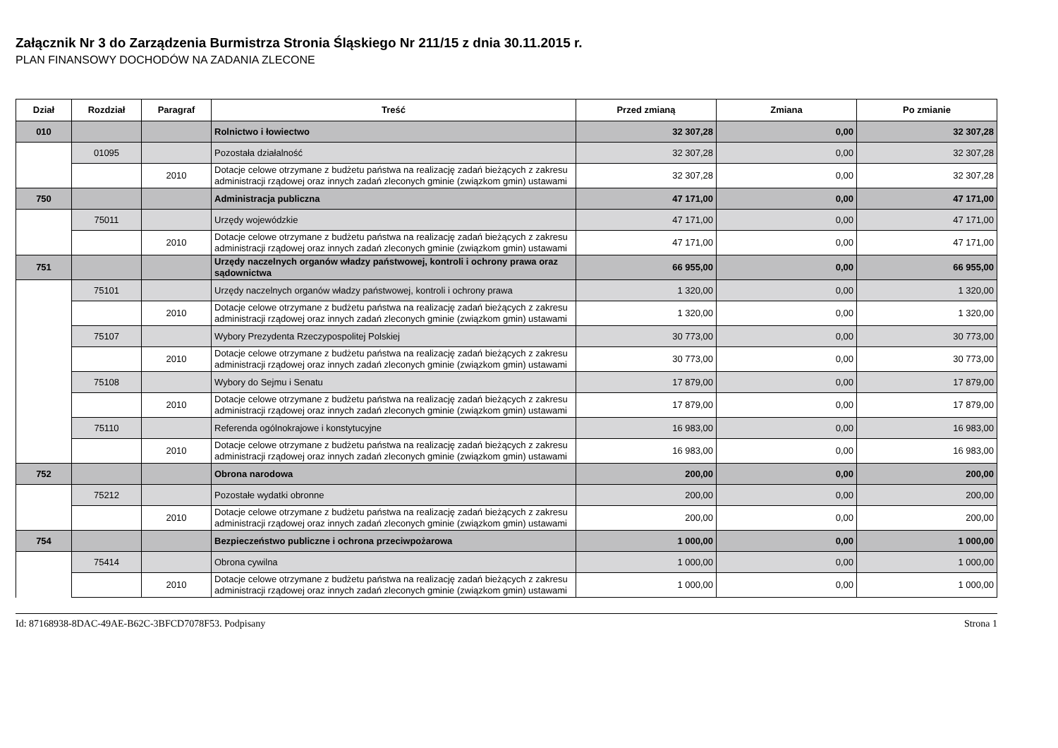Załącznik Nr 3 do Zarządzenia Burmistrza Stronia Śląskiego Nr 211/15 z dnia 30.11.2015 r.
PLAN FINANSOWY DOCHODÓW NA ZADANIA ZLECONE
| Dział | Rozdział | Paragraf | Treść | Przed zmianą | Zmiana | Po zmianie |
| --- | --- | --- | --- | --- | --- | --- |
| 010 | | | Rolnictwo i łowiectwo | 32 307,28 | 0,00 | 32 307,28 |
| | 01095 | | Pozostała działalność | 32 307,28 | 0,00 | 32 307,28 |
| | | 2010 | Dotacje celowe otrzymane z budżetu państwa na realizację zadań bieżących z zakresu administracji rządowej oraz innych zadań zleconych gminie (związkom gmin) ustawami | 32 307,28 | 0,00 | 32 307,28 |
| 750 | | | Administracja publiczna | 47 171,00 | 0,00 | 47 171,00 |
| | 75011 | | Urzędy wojewódzkie | 47 171,00 | 0,00 | 47 171,00 |
| | | 2010 | Dotacje celowe otrzymane z budżetu państwa na realizację zadań bieżących z zakresu administracji rządowej oraz innych zadań zleconych gminie (związkom gmin) ustawami | 47 171,00 | 0,00 | 47 171,00 |
| 751 | | | Urzędy naczelnych organów władzy państwowej, kontroli i ochrony prawa oraz sądownictwa | 66 955,00 | 0,00 | 66 955,00 |
| | 75101 | | Urzędy naczelnych organów władzy państwowej, kontroli i ochrony prawa | 1 320,00 | 0,00 | 1 320,00 |
| | | 2010 | Dotacje celowe otrzymane z budżetu państwa na realizację zadań bieżących z zakresu administracji rządowej oraz innych zadań zleconych gminie (związkom gmin) ustawami | 1 320,00 | 0,00 | 1 320,00 |
| | 75107 | | Wybory Prezydenta Rzeczypospolitej Polskiej | 30 773,00 | 0,00 | 30 773,00 |
| | | 2010 | Dotacje celowe otrzymane z budżetu państwa na realizację zadań bieżących z zakresu administracji rządowej oraz innych zadań zleconych gminie (związkom gmin) ustawami | 30 773,00 | 0,00 | 30 773,00 |
| | 75108 | | Wybory do Sejmu i Senatu | 17 879,00 | 0,00 | 17 879,00 |
| | | 2010 | Dotacje celowe otrzymane z budżetu państwa na realizację zadań bieżących z zakresu administracji rządowej oraz innych zadań zleconych gminie (związkom gmin) ustawami | 17 879,00 | 0,00 | 17 879,00 |
| | 75110 | | Referenda ogólnokrajowe i konstytucyjne | 16 983,00 | 0,00 | 16 983,00 |
| | | 2010 | Dotacje celowe otrzymane z budżetu państwa na realizację zadań bieżących z zakresu administracji rządowej oraz innych zadań zleconych gminie (związkom gmin) ustawami | 16 983,00 | 0,00 | 16 983,00 |
| 752 | | | Obrona narodowa | 200,00 | 0,00 | 200,00 |
| | 75212 | | Pozostałe wydatki obronne | 200,00 | 0,00 | 200,00 |
| | | 2010 | Dotacje celowe otrzymane z budżetu państwa na realizację zadań bieżących z zakresu administracji rządowej oraz innych zadań zleconych gminie (związkom gmin) ustawami | 200,00 | 0,00 | 200,00 |
| 754 | | | Bezpieczeństwo publiczne i ochrona przeciwpożarowa | 1 000,00 | 0,00 | 1 000,00 |
| | 75414 | | Obrona cywilna | 1 000,00 | 0,00 | 1 000,00 |
| | | 2010 | Dotacje celowe otrzymane z budżetu państwa na realizację zadań bieżących z zakresu administracji rządowej oraz innych zadań zleconych gminie (związkom gmin) ustawami | 1 000,00 | 0,00 | 1 000,00 |
Id: 87168938-8DAC-49AE-B62C-3BFCD7078F53. Podpisany Strona 1